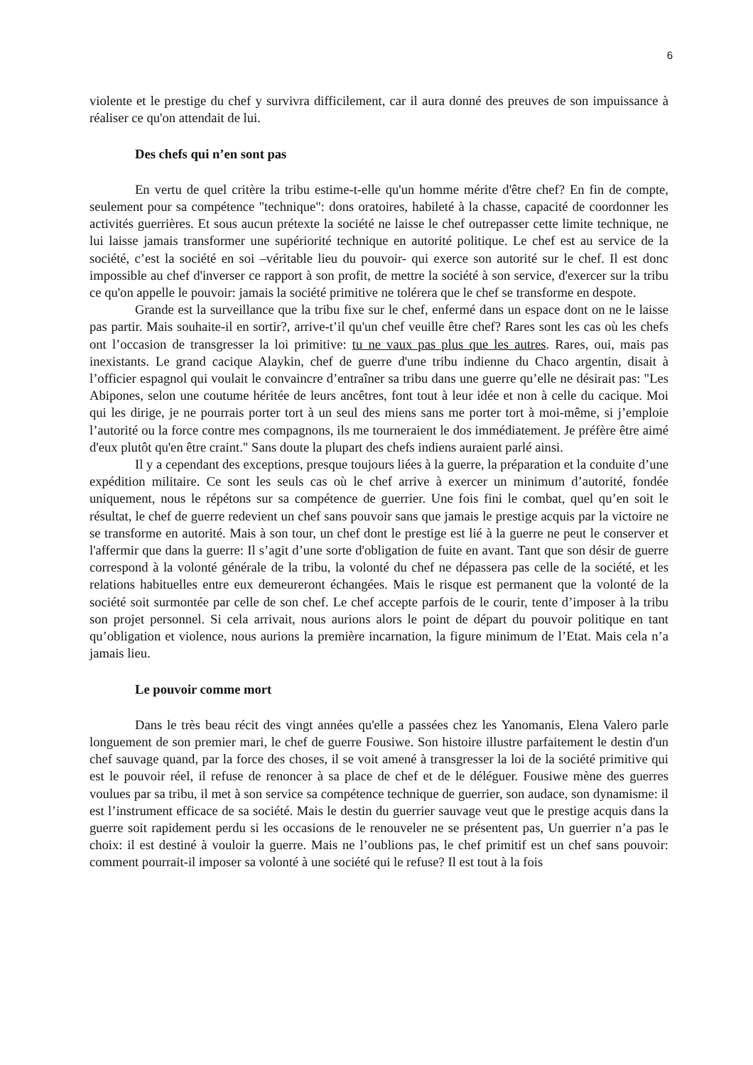6
violente et le prestige du chef y survivra difficilement, car il aura donné des preuves de son impuissance à réaliser ce qu'on attendait de lui.
Des chefs qui n’en sont pas
En vertu de quel critère la tribu estime-t-elle qu'un homme mérite d'être chef? En fin de compte, seulement pour sa compétence "technique": dons oratoires, habileté à la chasse, capacité de coordonner les activités guerrières. Et sous aucun prétexte la société ne laisse le chef outrepasser cette limite technique, ne lui laisse jamais transformer une supériorité technique en autorité politique. Le chef est au service de la société, c’est la société en soi –véritable lieu du pouvoir- qui exerce son autorité sur le chef. Il est donc impossible au chef d'inverser ce rapport à son profit, de mettre la société à son service, d'exercer sur la tribu ce qu'on appelle le pouvoir: jamais la société primitive ne tolérera que le chef se transforme en despote.
Grande est la surveillance que la tribu fixe sur le chef, enfermé dans un espace dont on ne le laisse pas partir. Mais souhaite-il en sortir?, arrive-t’il qu'un chef veuille être chef? Rares sont les cas où les chefs ont l’occasion de transgresser la loi primitive: tu ne vaux pas plus que les autres. Rares, oui, mais pas inexistants. Le grand cacique Alaykin, chef de guerre d'une tribu indienne du Chaco argentin, disait à l’officier espagnol qui voulait le convaincre d’entraîner sa tribu dans une guerre qu’elle ne désirait pas: "Les Abipones, selon une coutume héritée de leurs ancêtres, font tout à leur idée et non à celle du cacique. Moi qui les dirige, je ne pourrais porter tort à un seul des miens sans me porter tort à moi-même, si j’emploie l’autorité ou la force contre mes compagnons, ils me tourneraient le dos immédiatement. Je préfère être aimé d'eux plutôt qu'en être craint." Sans doute la plupart des chefs indiens auraient parlé ainsi.
Il y a cependant des exceptions, presque toujours liées à la guerre, la préparation et la conduite d’une expédition militaire. Ce sont les seuls cas où le chef arrive à exercer un minimum d’autorité, fondée uniquement, nous le répétons sur sa compétence de guerrier. Une fois fini le combat, quel qu’en soit le résultat, le chef de guerre redevient un chef sans pouvoir sans que jamais le prestige acquis par la victoire ne se transforme en autorité. Mais à son tour, un chef dont le prestige est lié à la guerre ne peut le conserver et l'affermir que dans la guerre: Il s’agit d’une sorte d'obligation de fuite en avant. Tant que son désir de guerre correspond à la volonté générale de la tribu, la volonté du chef ne dépassera pas celle de la société, et les relations habituelles entre eux demeureront échangées. Mais le risque est permanent que la volonté de la société soit surmontée par celle de son chef. Le chef accepte parfois de le courir, tente d’imposer à la tribu son projet personnel. Si cela arrivait, nous aurions alors le point de départ du pouvoir politique en tant qu’obligation et violence, nous aurions la première incarnation, la figure minimum de l’Etat. Mais cela n’a jamais lieu.
Le pouvoir comme mort
Dans le très beau récit des vingt années qu'elle a passées chez les Yanomanis, Elena Valero parle longuement de son premier mari, le chef de guerre Fousiwe. Son histoire illustre parfaitement le destin d'un chef sauvage quand, par la force des choses, il se voit amené à transgresser la loi de la société primitive qui est le pouvoir réel, il refuse de renoncer à sa place de chef et de le déléguer. Fousiwe mène des guerres voulues par sa tribu, il met à son service sa compétence technique de guerrier, son audace, son dynamisme: il est l’instrument efficace de sa société. Mais le destin du guerrier sauvage veut que le prestige acquis dans la guerre soit rapidement perdu si les occasions de le renouveler ne se présentent pas, Un guerrier n’a pas le choix: il est destiné à vouloir la guerre. Mais ne l’oublions pas, le chef primitif est un chef sans pouvoir: comment pourrait-il imposer sa volonté à une société qui le refuse? Il est tout à la fois